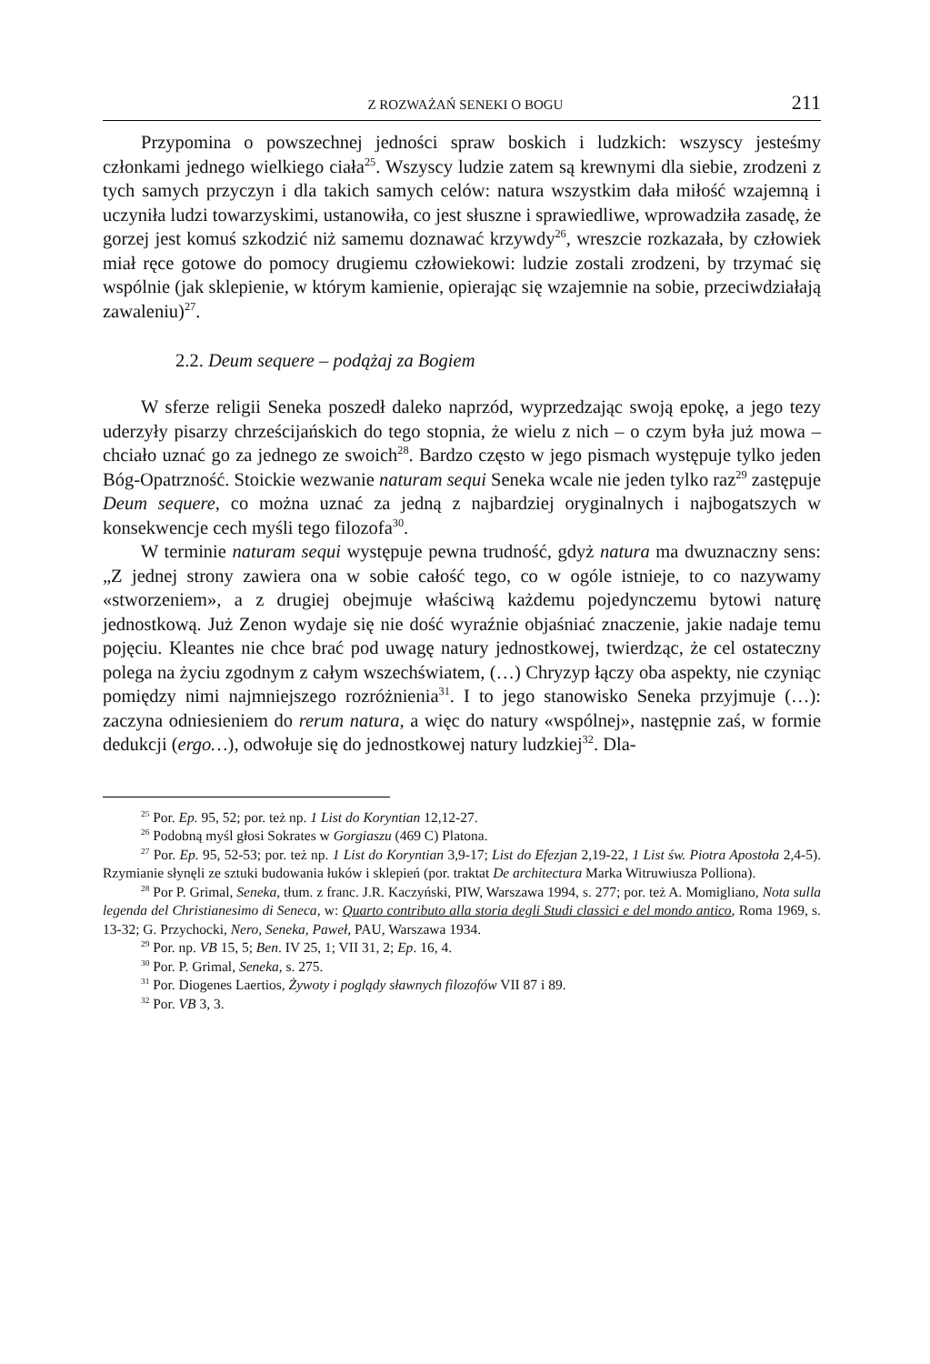Z ROZWAŻAŃ SENEKI O BOGU 211
Przypomina o powszechnej jedności spraw boskich i ludzkich: wszyscy jesteśmy członkami jednego wielkiego ciała<sup>25</sup>. Wszyscy ludzie zatem są krewnymi dla siebie, zrodzeni z tych samych przyczyn i dla takich samych celów: natura wszystkim dała miłość wzajemną i uczyniła ludzi towarzyskimi, ustanowiła, co jest słuszne i sprawiedliwe, wprowadziła zasadę, że gorzej jest komuś szkodzić niż samemu doznawać krzywdy<sup>26</sup>, wreszcie rozkazała, by człowiek miał ręce gotowe do pomocy drugiemu człowiekowi: ludzie zostali zrodzeni, by trzymać się wspólnie (jak sklepienie, w którym kamienie, opierając się wzajemnie na sobie, przeciwdziałają zawaleniu)<sup>27</sup>.
2.2. Deum sequere – podążaj za Bogiem
W sferze religii Seneka poszedł daleko naprzód, wyprzedzając swoją epokę, a jego tezy uderzyły pisarzy chrześcijańskich do tego stopnia, że wielu z nich – o czym była już mowa – chciało uznać go za jednego ze swoich<sup>28</sup>. Bardzo często w jego pismach występuje tylko jeden Bóg-Opatrzność. Stoickie wezwanie naturam sequi Seneka wcale nie jeden tylko raz<sup>29</sup> zastępuje Deum sequere, co można uznać za jedną z najbardziej oryginalnych i najbogatszych w konsekwencje cech myśli tego filozofa<sup>30</sup>.
W terminie naturam sequi występuje pewna trudność, gdyż natura ma dwuznaczny sens: „Z jednej strony zawiera ona w sobie całość tego, co w ogóle istnieje, to co nazywamy «stworzeniem», a z drugiej obejmuje właściwą każdemu pojedynczemu bytowi naturę jednostkową. Już Zenon wydaje się nie dość wyraźnie objaśniać znaczenie, jakie nadaje temu pojęciu. Kleantes nie chce brać pod uwagę natury jednostkowej, twierdząc, że cel ostateczny polega na życiu zgodnym z całym wszechświatem, (…) Chryzyp łączy oba aspekty, nie czyniąc pomiędzy nimi najmniejszego rozróżnienia<sup>31</sup>. I to jego stanowisko Seneka przyjmuje (…): zaczyna odniesieniem do rerum natura, a więc do natury «wspólnej», następnie zaś, w formie dedukcji (ergo…), odwołuje się do jednostkowej natury ludzkiej<sup>32</sup>. Dla-
<sup>25</sup> Por. Ep. 95, 52; por. też np. 1 List do Koryntian 12,12-27.
<sup>26</sup> Podobną myśl głosi Sokrates w Gorgiaszu (469 C) Platona.
<sup>27</sup> Por. Ep. 95, 52-53; por. też np. 1 List do Koryntian 3,9-17; List do Efezjan 2,19-22, 1 List św. Piotra Apostoła 2,4-5). Rzymianie słynęli ze sztuki budowania łuków i sklepień (por. traktat De architectura Marka Witruwiusza Polliona).
<sup>28</sup> Por P. Grimal, Seneka, tłum. z franc. J.R. Kaczyński, PIW, Warszawa 1994, s. 277; por. też A. Momigliano, Nota sulla legenda del Christianesimo di Seneca, w: Quarto contributo alla storia degli Studi classici e del mondo antico, Roma 1969, s. 13-32; G. Przychocki, Nero, Seneka, Paweł, PAU, Warszawa 1934.
<sup>29</sup> Por. np. VB 15, 5; Ben. IV 25, 1; VII 31, 2; Ep. 16, 4.
<sup>30</sup> Por. P. Grimal, Seneka, s. 275.
<sup>31</sup> Por. Diogenes Laertios, Żywoty i poglądy sławnych filozofów VII 87 i 89.
<sup>32</sup> Por. VB 3, 3.